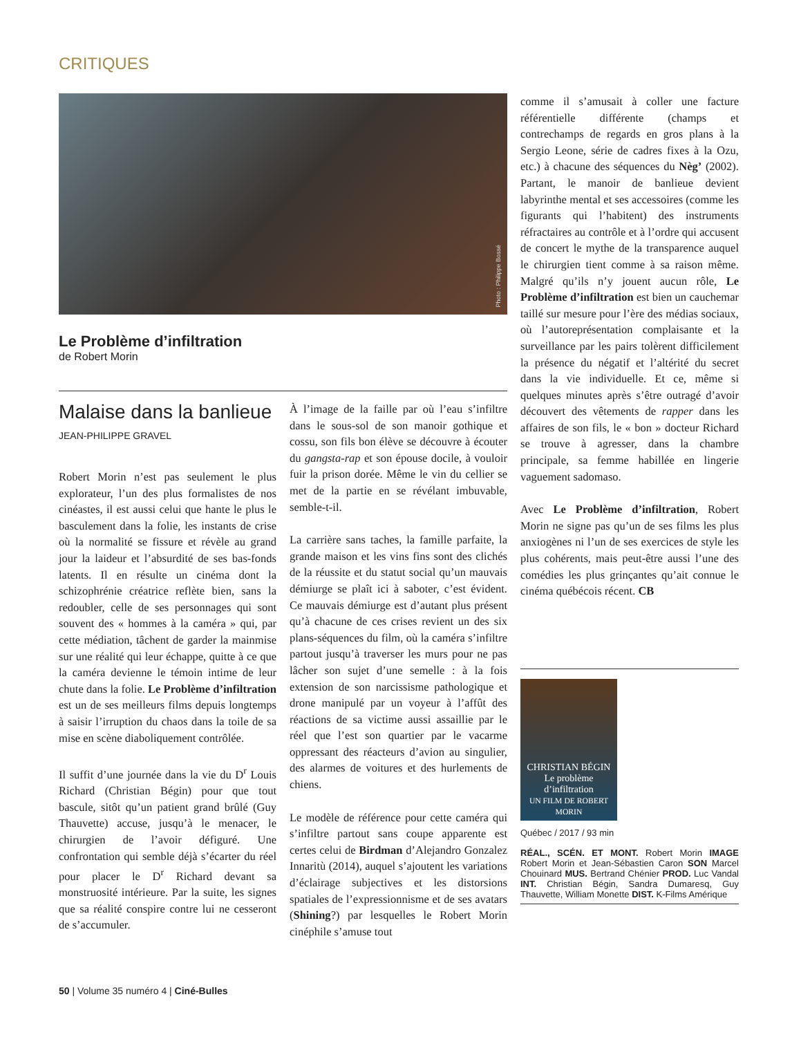CRITIQUES
Photo : Philippe Bossé
Le Problème d’infiltration
de Robert Morin
Malaise dans la banlieue
JEAN-PHILIPPE GRAVEL
Robert Morin n’est pas seulement le plus explorateur, l’un des plus formalistes de nos cinéastes, il est aussi celui que hante le plus le basculement dans la folie, les instants de crise où la normalité se fissure et révèle au grand jour la laideur et l’absurdité de ses bas-fonds latents. Il en résulte un cinéma dont la schizophrénie créatrice reflète bien, sans la redoubler, celle de ses personnages qui sont souvent des « hommes à la caméra » qui, par cette médiation, tâchent de garder la mainmise sur une réalité qui leur échappe, quitte à ce que la caméra devienne le témoin intime de leur chute dans la folie. Le Problème d’infiltration est un de ses meilleurs films depuis longtemps à saisir l’irruption du chaos dans la toile de sa mise en scène diaboliquement contrôlée.
Il suffit d’une journée dans la vie du D<sup>r</sup> Louis Richard (Christian Bégin) pour que tout bascule, sitôt qu’un patient grand brûlé (Guy Thauvette) accuse, jusqu’à le menacer, le chirurgien de l’avoir défiguré. Une confrontation qui semble déjà s’écarter du réel pour placer le D<sup>r</sup> Richard devant sa monstruosité intérieure. Par la suite, les signes que sa réalité conspire contre lui ne cesseront de s’accumuler.
À l’image de la faille par où l’eau s’infiltre dans le sous-sol de son manoir gothique et cossu, son fils bon élève se découvre à écouter du gangsta-rap et son épouse docile, à vouloir fuir la prison dorée. Même le vin du cellier se met de la partie en se révélant imbuvable, semble-t-il.
La carrière sans taches, la famille parfaite, la grande maison et les vins fins sont des clichés de la réussite et du statut social qu’un mauvais démiurge se plaît ici à saboter, c’est évident. Ce mauvais démiurge est d’autant plus présent qu’à chacune de ces crises revient un des six plans-séquences du film, où la caméra s’infiltre partout jusqu’à traverser les murs pour ne pas lâcher son sujet d’une semelle : à la fois extension de son narcissisme pathologique et drone manipulé par un voyeur à l’affût des réactions de sa victime aussi assaillie par le réel que l’est son quartier par le vacarme oppressant des réacteurs d’avion au singulier, des alarmes de voitures et des hurlements de chiens.
Le modèle de référence pour cette caméra qui s’infiltre partout sans coupe apparente est certes celui de Birdman d’Alejandro Gonzalez Innaritù (2014), auquel s’ajoutent les variations d’éclairage subjectives et les distorsions spatiales de l’expressionnisme et de ses avatars (Shining?) par lesquelles le Robert Morin cinéphile s’amuse tout
comme il s’amusait à coller une facture référentielle différente (champs et contrechamps de regards en gros plans à la Sergio Leone, série de cadres fixes à la Ozu, etc.) à chacune des séquences du Nèg’ (2002). Partant, le manoir de banlieue devient labyrinthe mental et ses accessoires (comme les figurants qui l’habitent) des instruments réfractaires au contrôle et à l’ordre qui accusent de concert le mythe de la transparence auquel le chirurgien tient comme à sa raison même. Malgré qu’ils n’y jouent aucun rôle, Le Problème d’infiltration est bien un cauchemar taillé sur mesure pour l’ère des médias sociaux, où l’autoreprésentation complaisante et la surveillance par les pairs tolèrent difficilement la présence du négatif et l’altérité du secret dans la vie individuelle. Et ce, même si quelques minutes après s’être outragé d’avoir découvert des vêtements de rapper dans les affaires de son fils, le « bon » docteur Richard se trouve à agresser, dans la chambre principale, sa femme habillée en lingerie vaguement sadomaso.
Avec Le Problème d’infiltration, Robert Morin ne signe pas qu’un de ses films les plus anxiogènes ni l’un de ses exercices de style les plus cohérents, mais peut-être aussi l’une des comédies les plus grinçantes qu’ait connue le cinéma québécois récent. CB
CHRISTIAN BÉGIN
Le problème d’infiltration
UN FILM DE ROBERT MORIN
Québec / 2017 / 93 min
RÉAL., SCÉN. ET MONT. Robert Morin IMAGE Robert Morin et Jean-Sébastien Caron SON Marcel Chouinard MUS. Bertrand Chénier PROD. Luc Vandal INT. Christian Bégin, Sandra Dumaresq, Guy Thauvette, William Monette DIST. K-Films Amérique
50 | Volume 35 numéro 4 | Ciné-Bulles